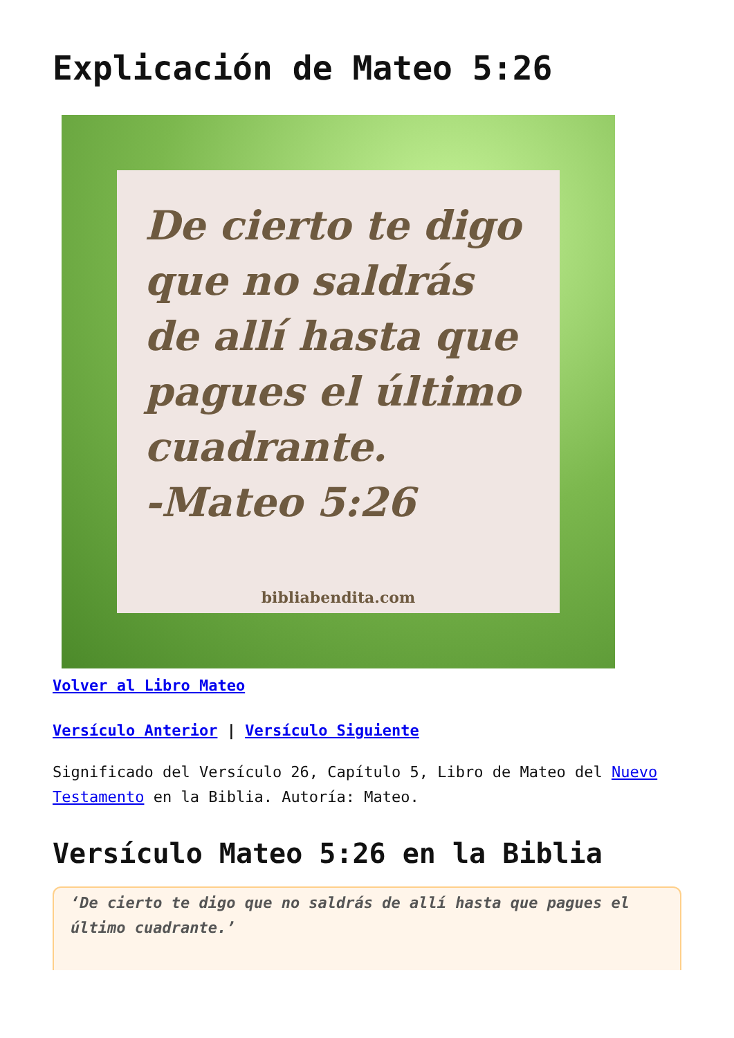Explicación de Mateo 5:26
De cierto te digo que no saldrás de allí hasta que pagues el último cuadrante.
-Mateo 5:26
bibliabendita.com
Volver al Libro Mateo
Versículo Anterior | Versículo Siguiente
Significado del Versículo 26, Capítulo 5, Libro de Mateo del Nuevo Testamento en la Biblia. Autoría: Mateo.
Versículo Mateo 5:26 en la Biblia
‘De cierto te digo que no saldrás de allí hasta que pagues el último cuadrante.’